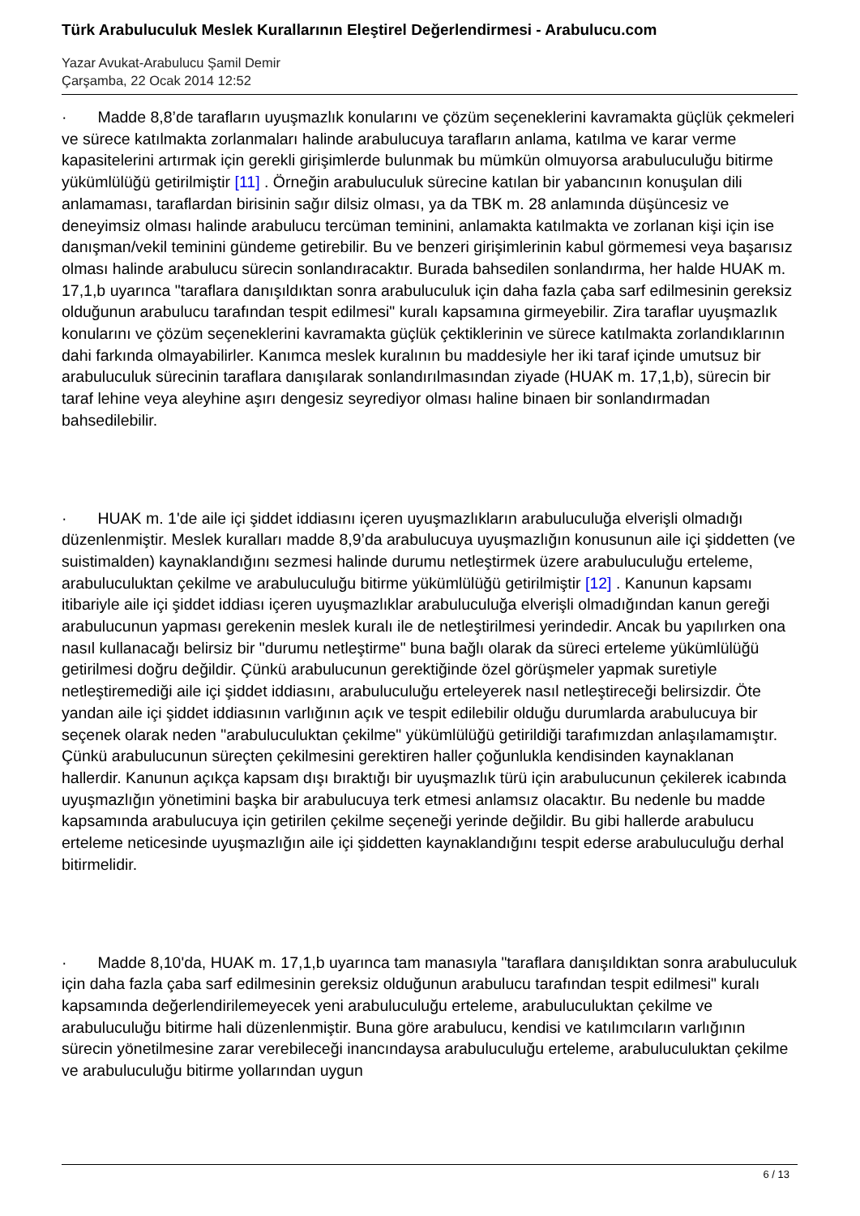Türk Arabuluculuk Meslek Kurallarının Eleştirel Değerlendirmesi - Arabulucu.com
Yazar Avukat-Arabulucu Şamil Demir
Çarşamba, 22 Ocak 2014 12:52
· Madde 8,8’de tarafların uyuşmazlık konularını ve çözüm seçeneklerini kavramakta güçlük çekmeleri ve sürece katılmakta zorlanmaları halinde arabulucuya tarafların anlama, katılma ve karar verme kapasitelerini artırmak için gerekli girişimlerde bulunmak bu mümkün olmuyorsa arabuluculuğu bitirme yükümlülüğü getirilmiştir [11] . Örneğin arabuluculuk sürecine katılan bir yabancının konuşulan dili anlamaması, taraflardan birisinin sağır dilsiz olması, ya da TBK m. 28 anlamında düşüncesiz ve deneyimsiz olması halinde arabulucu tercüman teminini, anlamakta katılmakta ve zorlanan kişi için ise danışman/vekil teminini gündeme getirebilir. Bu ve benzeri girişimlerinin kabul görmemesi veya başarısız olması halinde arabulucu sürecin sonlandıracaktır. Burada bahsedilen sonlandırma, her halde HUAK m. 17,1,b uyarınca "taraflara danışıldıktan sonra arabuluculuk için daha fazla çaba sarf edilmesinin gereksiz olduğunun arabulucu tarafından tespit edilmesi" kuralı kapsamına girmeyebilir. Zira taraflar uyuşmazlık konularını ve çözüm seçeneklerini kavramakta güçlük çektiklerinin ve sürece katılmakta zorlandıklarının dahi farkında olmayabilirler. Kanımca meslek kuralının bu maddesiyle her iki taraf içinde umutsuz bir arabuluculuk sürecinin taraflara danışılarak sonlandırılmasından ziyade (HUAK m. 17,1,b), sürecin bir taraf lehine veya aleyhine aşırı dengesiz seyrediyor olması haline binaen bir sonlandırmadan bahsedilebilir.
· HUAK m. 1'de aile içi şiddet iddiasını içeren uyuşmazlıkların arabuluculuğa elverişli olmadığı düzenlenmiştir. Meslek kuralları madde 8,9’da arabulucuya uyuşmazlığın konusunun aile içi şiddetten (ve suistimalden) kaynaklandığını sezmesi halinde durumu netleştirmek üzere arabuluculuğu erteleme, arabuluculuktan çekilme ve arabuluculuğu bitirme yükümlülüğü getirilmiştir [12] . Kanunun kapsamı itibariyle aile içi şiddet iddiası içeren uyuşmazlıklar arabuluculuğa elverişli olmadığından kanun gereği arabulucunun yapması gerekenin meslek kuralı ile de netleştirilmesi yerindedir. Ancak bu yapılırken ona nasıl kullanacağı belirsiz bir "durumu netleştirme" buna bağlı olarak da süreci erteleme yükümlülüğü getirilmesi doğru değildir. Çünkü arabulucunun gerektiğinde özel görüşmeler yapmak suretiyle netleştiremediği aile içi şiddet iddiasını, arabuluculuğu erteleyerek nasıl netleştireceği belirsizdir. Öte yandan aile içi şiddet iddiasının varlığının açık ve tespit edilebilir olduğu durumlarda arabulucuya bir seçenek olarak neden "arabuluculuktan çekilme" yükümlülüğü getirildiği tarafımızdan anlaşılamamıştır. Çünkü arabulucunun süreçten çekilmesini gerektiren haller çoğunlukla kendisinden kaynaklanan hallerdir. Kanunun açıkça kapsam dışı bıraktığı bir uyuşmazlık türü için arabulucunun çekilerek icabında uyuşmazlığın yönetimini başka bir arabulucuya terk etmesi anlamsız olacaktır. Bu nedenle bu madde kapsamında arabulucuya için getirilen çekilme seçeneği yerinde değildir. Bu gibi hallerde arabulucu erteleme neticesinde uyuşmazlığın aile içi şiddetten kaynaklandığını tespit ederse arabuluculuğu derhal bitirmelidir.
· Madde 8,10'da, HUAK m. 17,1,b uyarınca tam manasıyla "taraflara danışıldıktan sonra arabuluculuk için daha fazla çaba sarf edilmesinin gereksiz olduğunun arabulucu tarafından tespit edilmesi" kuralı kapsamında değerlendirilemeyecek yeni arabuluculuğu erteleme, arabuluculuktan çekilme ve arabuluculuğu bitirme hali düzenlenmiştir. Buna göre arabulucu, kendisi ve katılımcıların varlığının sürecin yönetilmesine zarar verebileceği inancındaysa arabuluculuğu erteleme, arabuluculuktan çekilme ve arabuluculuğu bitirme yollarından uygun
6 / 13